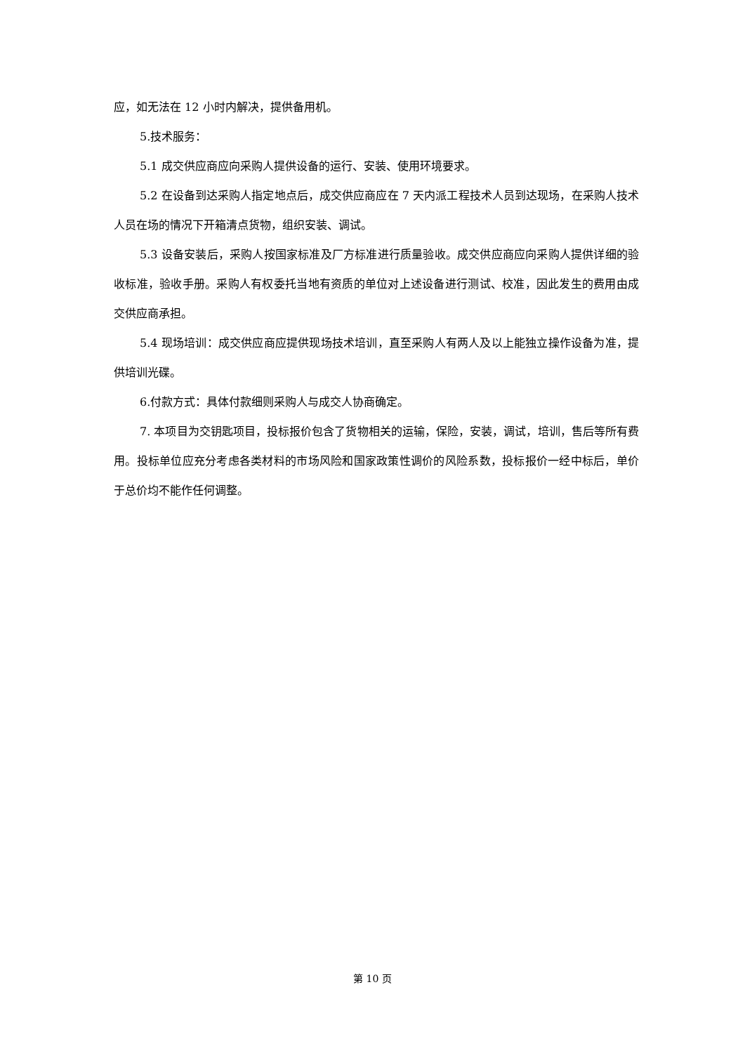应，如无法在 12 小时内解决，提供备用机。
5.技术服务：
5.1 成交供应商应向采购人提供设备的运行、安装、使用环境要求。
5.2 在设备到达采购人指定地点后，成交供应商应在 7 天内派工程技术人员到达现场，在采购人技术人员在场的情况下开箱清点货物，组织安装、调试。
5.3 设备安装后，采购人按国家标准及厂方标准进行质量验收。成交供应商应向采购人提供详细的验收标准，验收手册。采购人有权委托当地有资质的单位对上述设备进行测试、校准，因此发生的费用由成交供应商承担。
5.4 现场培训：成交供应商应提供现场技术培训，直至采购人有两人及以上能独立操作设备为准，提供培训光碟。
6.付款方式：具体付款细则采购人与成交人协商确定。
7. 本项目为交钥匙项目，投标报价包含了货物相关的运输，保险，安装，调试，培训，售后等所有费用。投标单位应充分考虑各类材料的市场风险和国家政策性调价的风险系数，投标报价一经中标后，单价于总价均不能作任何调整。
第 10 页